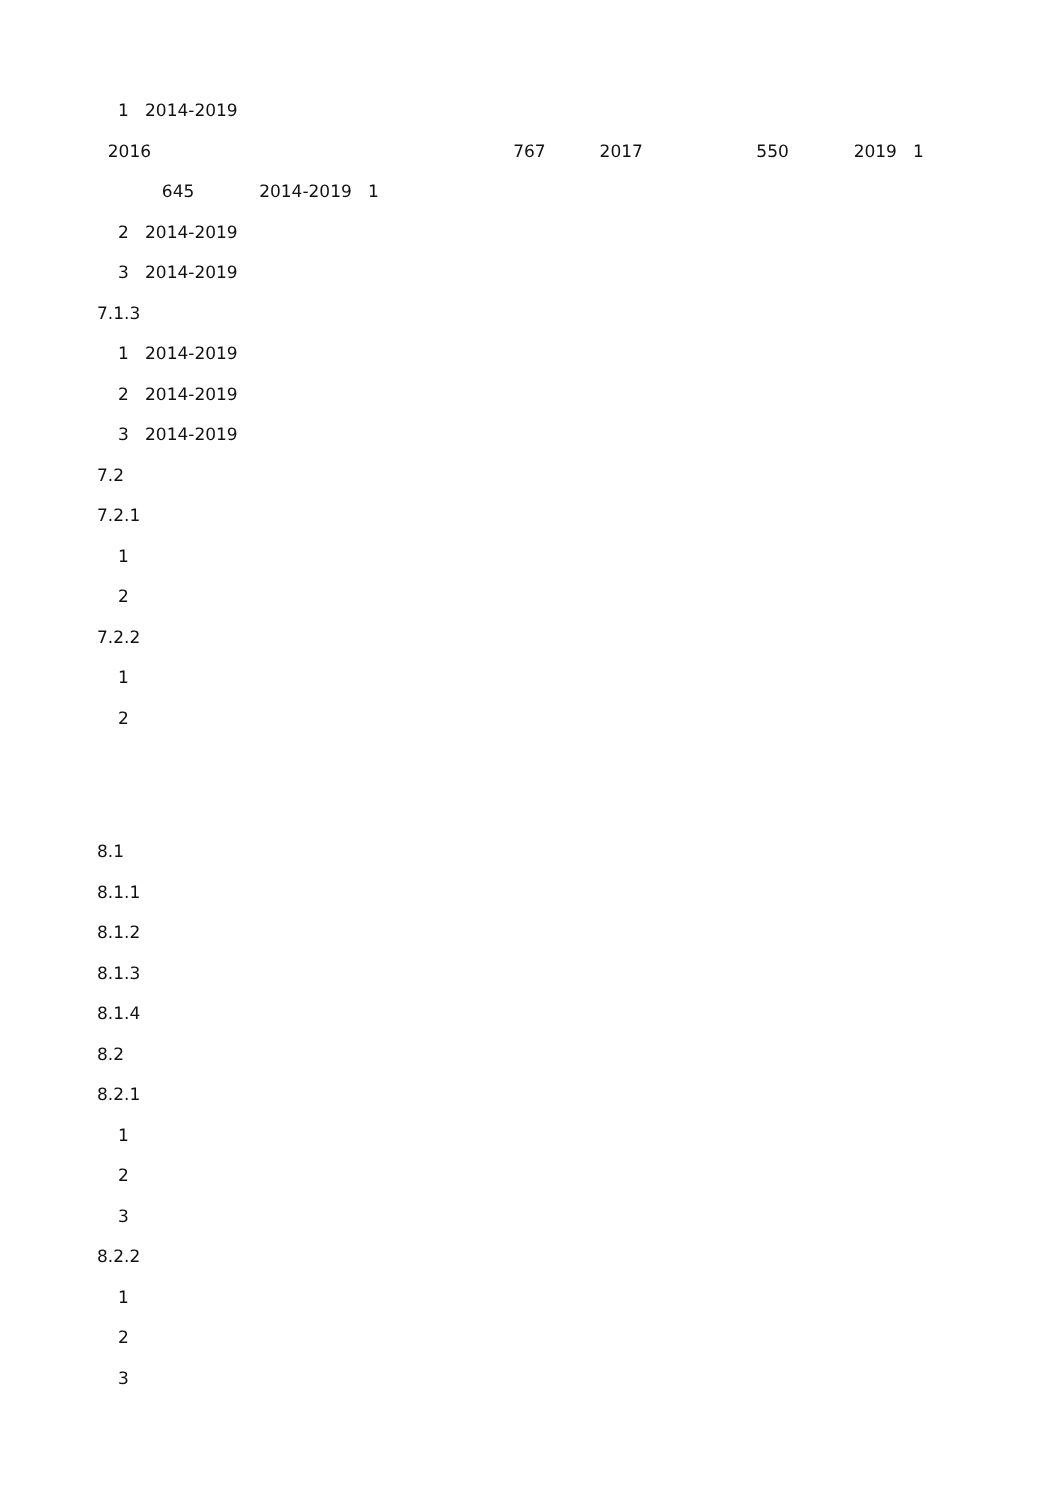1 2014-2019
2016 767 2017 550 2019 1
645 2014-2019 1
2 2014-2019
3 2014-2019
7.1.3
1 2014-2019
2 2014-2019
3 2014-2019
7.2
7.2.1
1
2
7.2.2
1
2
8.1
8.1.1
8.1.2
8.1.3
8.1.4
8.2
8.2.1
1
2
3
8.2.2
1
2
3